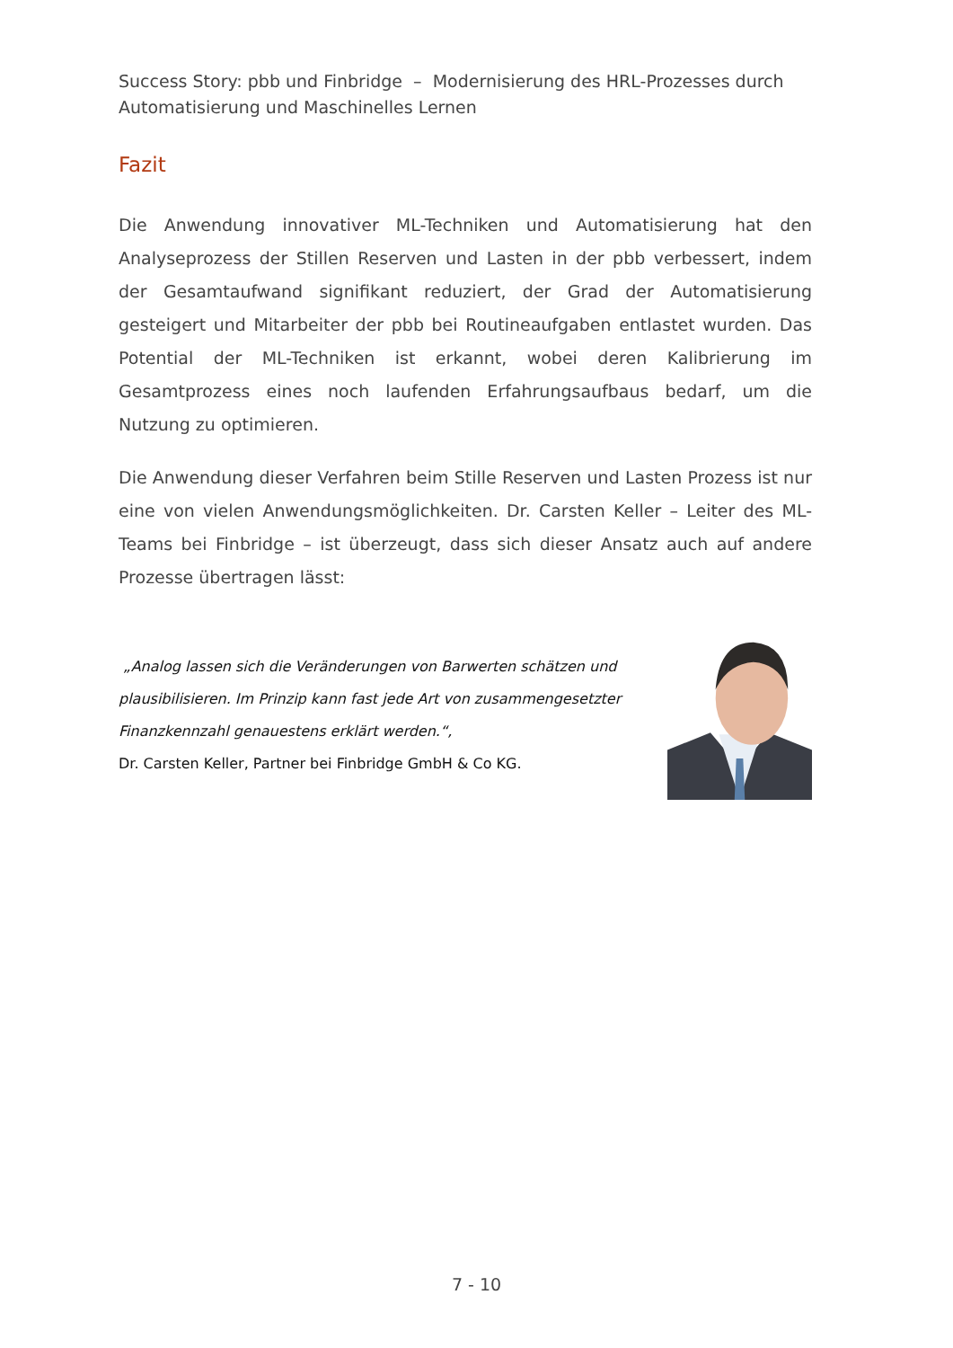Success Story: pbb und Finbridge – Modernisierung des HRL-Prozesses durch Automatisierung und Maschinelles Lernen
Fazit
Die Anwendung innovativer ML-Techniken und Automatisierung hat den Analyseprozess der Stillen Reserven und Lasten in der pbb verbessert, indem der Gesamtaufwand signifikant reduziert, der Grad der Automatisierung gesteigert und Mitarbeiter der pbb bei Routineaufgaben entlastet wurden. Das Potential der ML-Techniken ist erkannt, wobei deren Kalibrierung im Gesamtprozess eines noch laufenden Erfahrungsaufbaus bedarf, um die Nutzung zu optimieren.
Die Anwendung dieser Verfahren beim Stille Reserven und Lasten Prozess ist nur eine von vielen Anwendungsmöglichkeiten. Dr. Carsten Keller – Leiter des ML-Teams bei Finbridge – ist überzeugt, dass sich dieser Ansatz auch auf andere Prozesse übertragen lässt:
„Analog lassen sich die Veränderungen von Barwerten schätzen und plausibilisieren. Im Prinzip kann fast jede Art von zusammengesetzter Finanzkennzahl genauestens erklärt werden.“,
Dr. Carsten Keller, Partner bei Finbridge GmbH & Co KG.
7 - 10